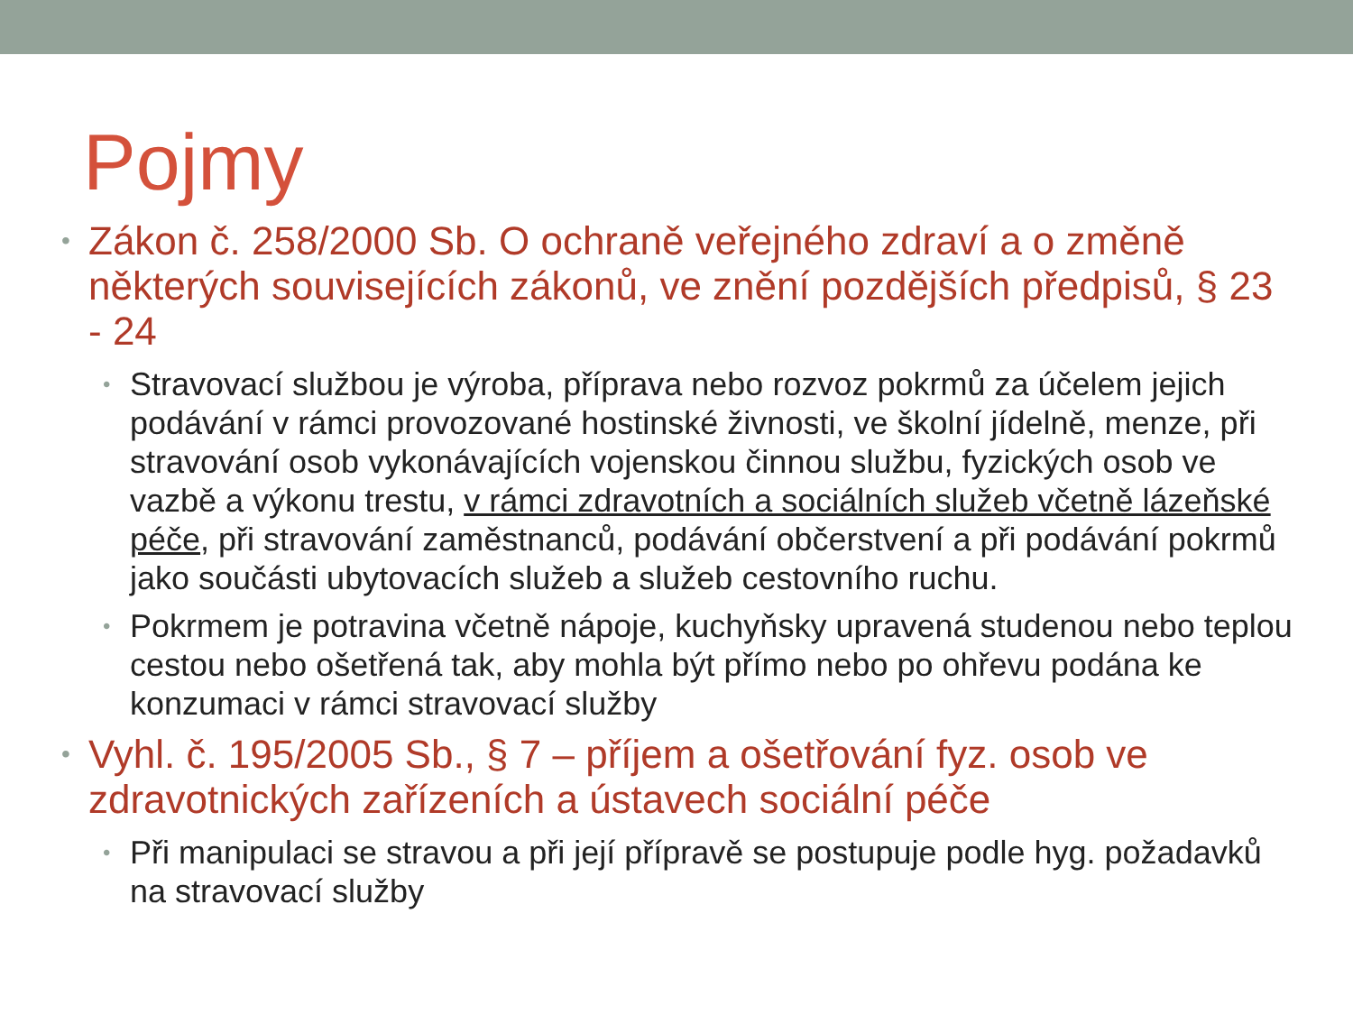Pojmy
• Zákon č. 258/2000 Sb. O ochraně veřejného zdraví a o změně některých souvisejících zákonů, ve znění pozdějších předpisů, § 23 - 24
• Stravovací službou je výroba, příprava nebo rozvoz pokrmů za účelem jejich podávání v rámci provozované hostinské živnosti, ve školní jídelně, menze, při stravování osob vykonávajících vojenskou činnou službu, fyzických osob ve vazbě a výkonu trestu, v rámci zdravotních a sociálních služeb včetně lázeňské péče, při stravování zaměstnanců, podávání občerstvení a při podávání pokrmů jako součásti ubytovacích služeb a služeb cestovního ruchu.
• Pokrmem je potravina včetně nápoje, kuchyňsky upravená studenou nebo teplou cestou nebo ošetřená tak, aby mohla být přímo nebo po ohřevu podána ke konzumaci v rámci stravovací služby
• Vyhl. č. 195/2005 Sb., § 7 – příjem a ošetřování fyz. osob ve zdravotnických zařízeních a ústavech sociální péče
• Při manipulaci se stravou a při její přípravě se postupuje podle hyg. požadavků na stravovací služby